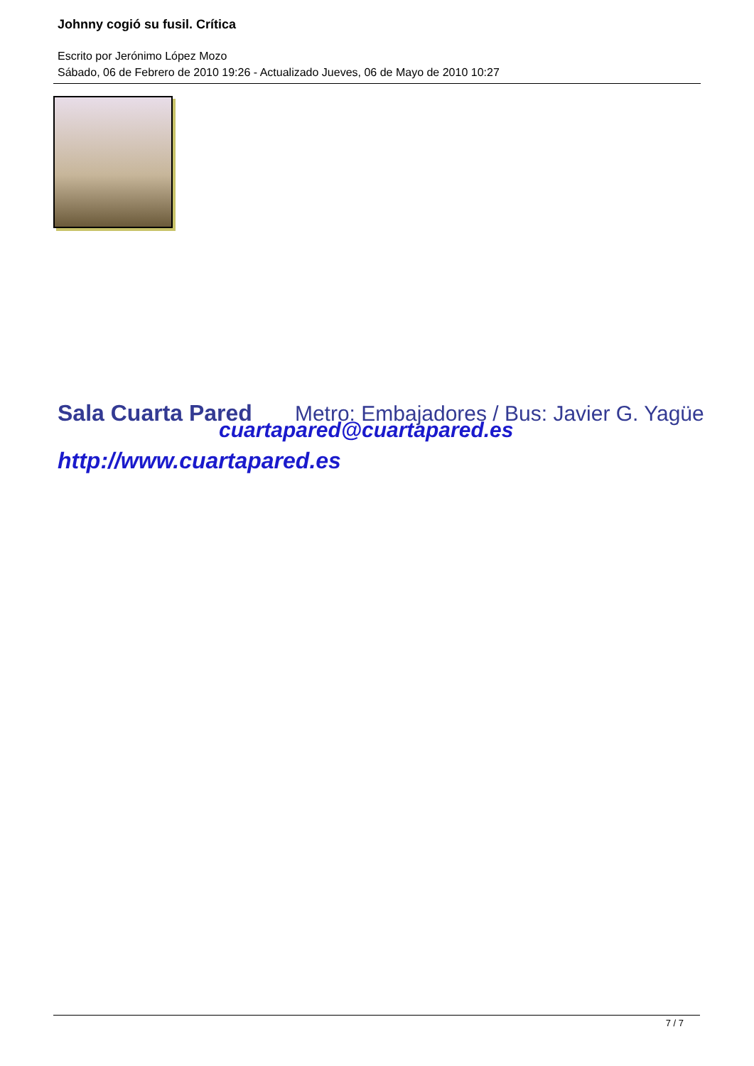Johnny cogió su fusil. Crítica
Escrito por Jerónimo López Mozo
Sábado, 06 de Febrero de 2010 19:26 - Actualizado Jueves, 06 de Mayo de 2010 10:27
Sala Cuarta Pared Metro: Embajadores / Bus: Javier G. Yagüe
cuartapared@cuartapared.es
http://www.cuartapared.es
7 / 7